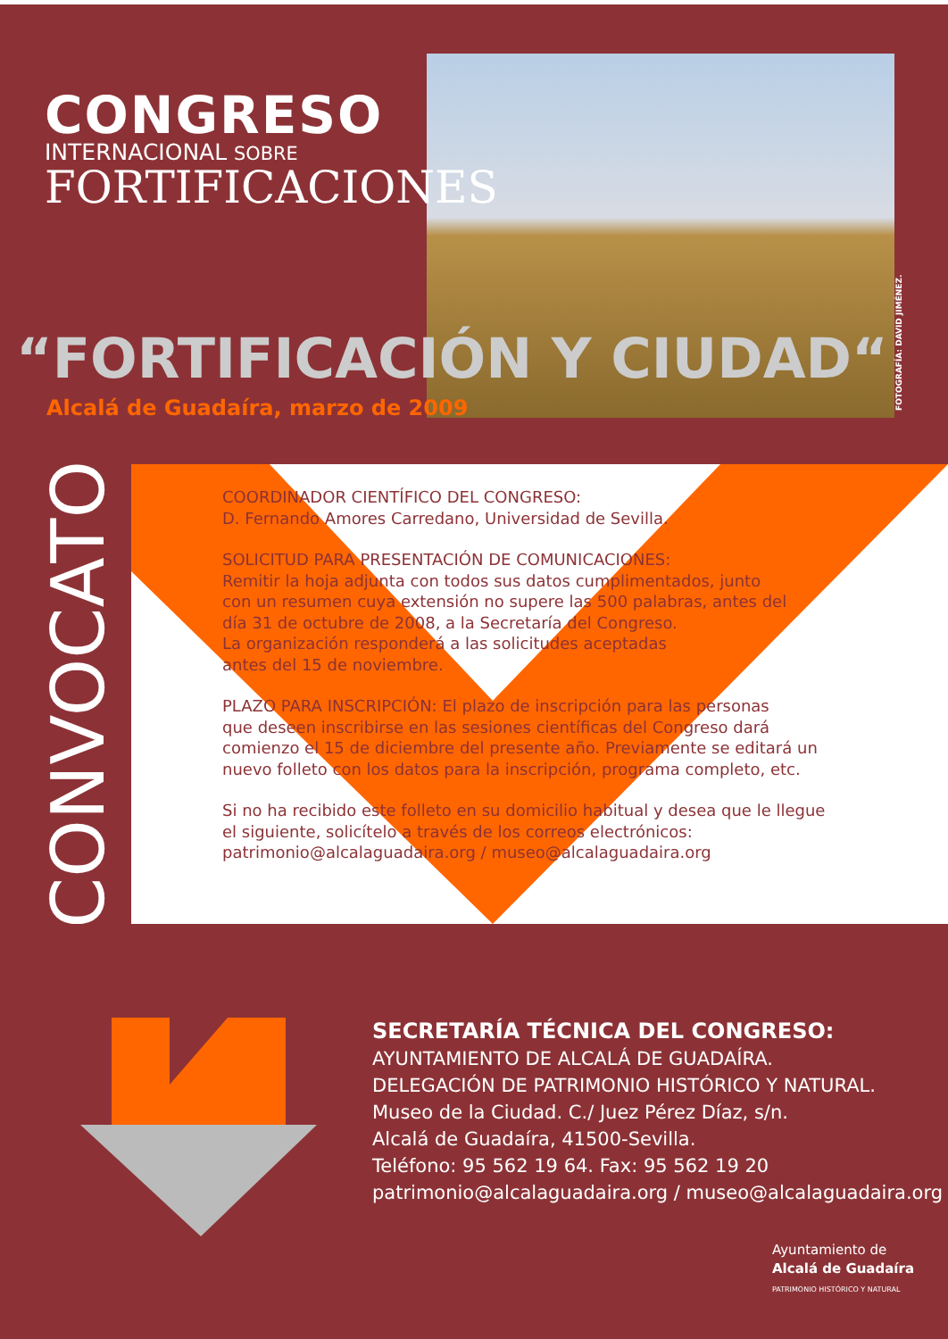CONGRESO
INTERNACIONAL SOBRE
FORTIFICACIONES
“FORTIFICACIÓN Y CIUDAD“
Alcalá de Guadaíra, marzo de 2009
FOTOGRAFÍA: DAVID JIMÉNEZ.
CONVOCATORIA
COORDINADOR CIENTÍFICO DEL CONGRESO:
D. Fernando Amores Carredano, Universidad de Sevilla.
SOLICITUD PARA PRESENTACIÓN DE COMUNICACIONES:
Remitir la hoja adjunta con todos sus datos cumplimentados, junto
con un resumen cuya extensión no supere las 500 palabras, antes del
día 31 de octubre de 2008, a la Secretaría del Congreso.
La organización responderá a las solicitudes aceptadas
antes del 15 de noviembre.
PLAZO PARA INSCRIPCIÓN: El plazo de inscripción para las personas
que deseen inscribirse en las sesiones científicas del Congreso dará
comienzo el 15 de diciembre del presente año. Previamente se editará un
nuevo folleto con los datos para la inscripción, programa completo, etc.
Si no ha recibido este folleto en su domicilio habitual y desea que le llegue
el siguiente, solicítelo a través de los correos electrónicos:
patrimonio@alcalaguadaira.org / museo@alcalaguadaira.org
SECRETARÍA TÉCNICA DEL CONGRESO:
AYUNTAMIENTO DE ALCALÁ DE GUADAÍRA.
DELEGACIÓN DE PATRIMONIO HISTÓRICO Y NATURAL.
Museo de la Ciudad. C./ Juez Pérez Díaz, s/n.
Alcalá de Guadaíra, 41500-Sevilla.
Teléfono: 95 562 19 64. Fax: 95 562 19 20
patrimonio@alcalaguadaira.org / museo@alcalaguadaira.org
Ayuntamiento de
Alcalá de Guadaíra
PATRIMONIO HISTÓRICO Y NATURAL